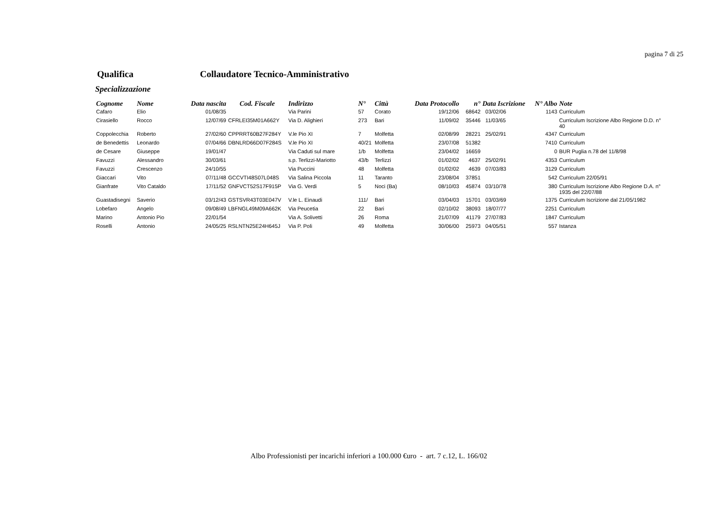pagina 7 di 25
Qualifica Collaudatore Tecnico-Amministrativo
Specializzazione
| Cognome | Nome | Data nascita | Cod. Fiscale | Indirizzo | N° | Città | Data Protocollo | n° | Data Iscrizione | N° Albo | Note |
| --- | --- | --- | --- | --- | --- | --- | --- | --- | --- | --- | --- |
| Cafaro | Elio | 01/08/35 | | Via Parini | 57 | Corato | 19/12/06 | 68642 | 03/02/06 | 1143 | Curriculum |
| Cirasiello | Rocco | 12/07/69 | CFRLEI35M01A662Y | Via D. Alighieri | 273 | Bari | 11/09/02 | 35446 | 11/03/65 | | Curriculum Iscrizione Albo Regione D.D. n° 40 |
| Coppolecchia | Roberto | 27/02/60 | CPPRRT60B27F284Y | V.le Pio XI | 7 | Molfetta | 02/08/99 | 28221 | 25/02/91 | 4347 | Curriculum |
| de Benedettis | Leonardo | 07/04/66 | DBNLRD66D07F284S | V.le Pio XI | 40/21 | Molfetta | 23/07/08 | 51382 | | 7410 | Curriculum |
| de Cesare | Giuseppe | 19/01/47 | | Via Caduti sul mare | 1/b | Molfetta | 23/04/02 | 16659 | | 0 | BUR Puglia n.78 del 11/8/98 |
| Favuzzi | Alessandro | 30/03/61 | | s.p. Terlizzi-Mariotto | 43/b | Terlizzi | 01/02/02 | 4637 | 25/02/91 | 4353 | Curriculum |
| Favuzzi | Crescenzo | 24/10/55 | | Via Puccini | 48 | Molfetta | 01/02/02 | 4639 | 07/03/83 | 3129 | Curriculum |
| Giaccari | Vito | 07/11/48 | GCCVTI48S07L048S | Via Salina Piccola | 11 | Taranto | 23/08/04 | 37851 | | 542 | Curriculum 22/05/91 |
| Gianfrate | Vito Cataldo | 17/11/52 | GNFVCT52S17F915P | Via G. Verdi | 5 | Noci (Ba) | 08/10/03 | 45874 | 03/10/78 | 380 | Curriculum Iscrizione Albo Regione D.A. n° 1935 del 22/07/88 |
| Guastadisegni | Saverio | 03/12/43 | GSTSVR43T03E047V | V.le L. Einaudi | 111/ | Bari | 03/04/03 | 15701 | 03/03/69 | 1375 | Curriculum Iscrizione dal 21/05/1982 |
| Lobefaro | Angelo | 09/08/49 | LBFNGL49M09A662K | Via Peucetia | 22 | Bari | 02/10/02 | 38093 | 18/07/77 | 2251 | Curriculum |
| Marino | Antonio Pio | 22/01/54 | | Via A. Solivetti | 26 | Roma | 21/07/09 | 41179 | 27/07/83 | 1847 | Curriculum |
| Roselli | Antonio | 24/05/25 | RSLNTN25E24H645J | Via P. Poli | 49 | Molfetta | 30/06/00 | 25973 | 04/05/51 | 557 | Istanza |
Albo Professionisti per incarichi inferiori a 100.000 €uro - art. 7 c.12, L. 166/02